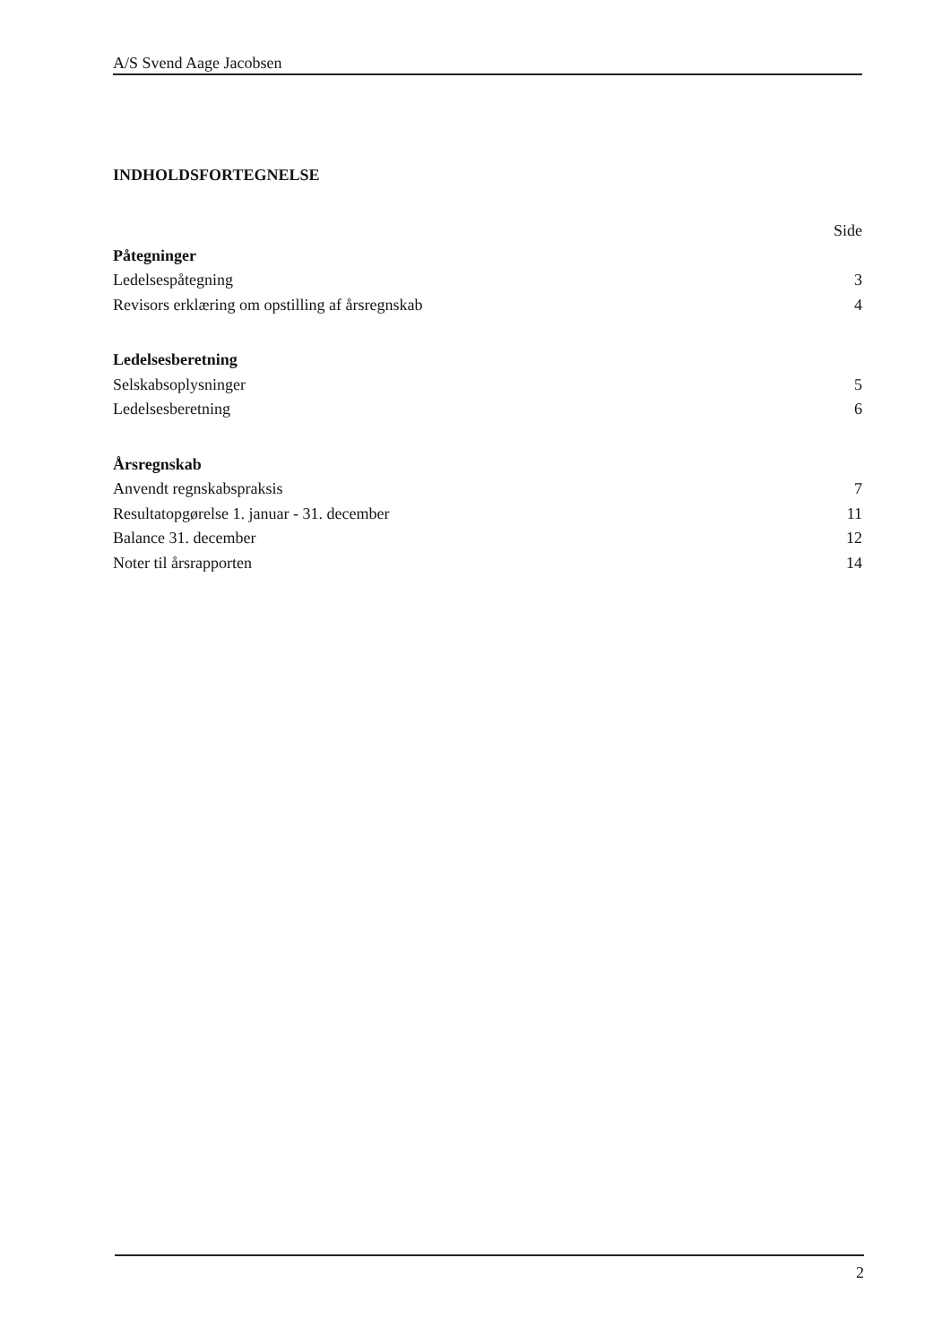A/S Svend Aage Jacobsen
INDHOLDSFORTEGNELSE
Side
Påtegninger
Ledelsespåtegning 3
Revisors erklæring om opstilling af årsregnskab 4
Ledelsesberetning
Selskabsoplysninger 5
Ledelsesberetning 6
Årsregnskab
Anvendt regnskabspraksis 7
Resultatopgørelse 1. januar - 31. december 11
Balance 31. december 12
Noter til årsrapporten 14
2